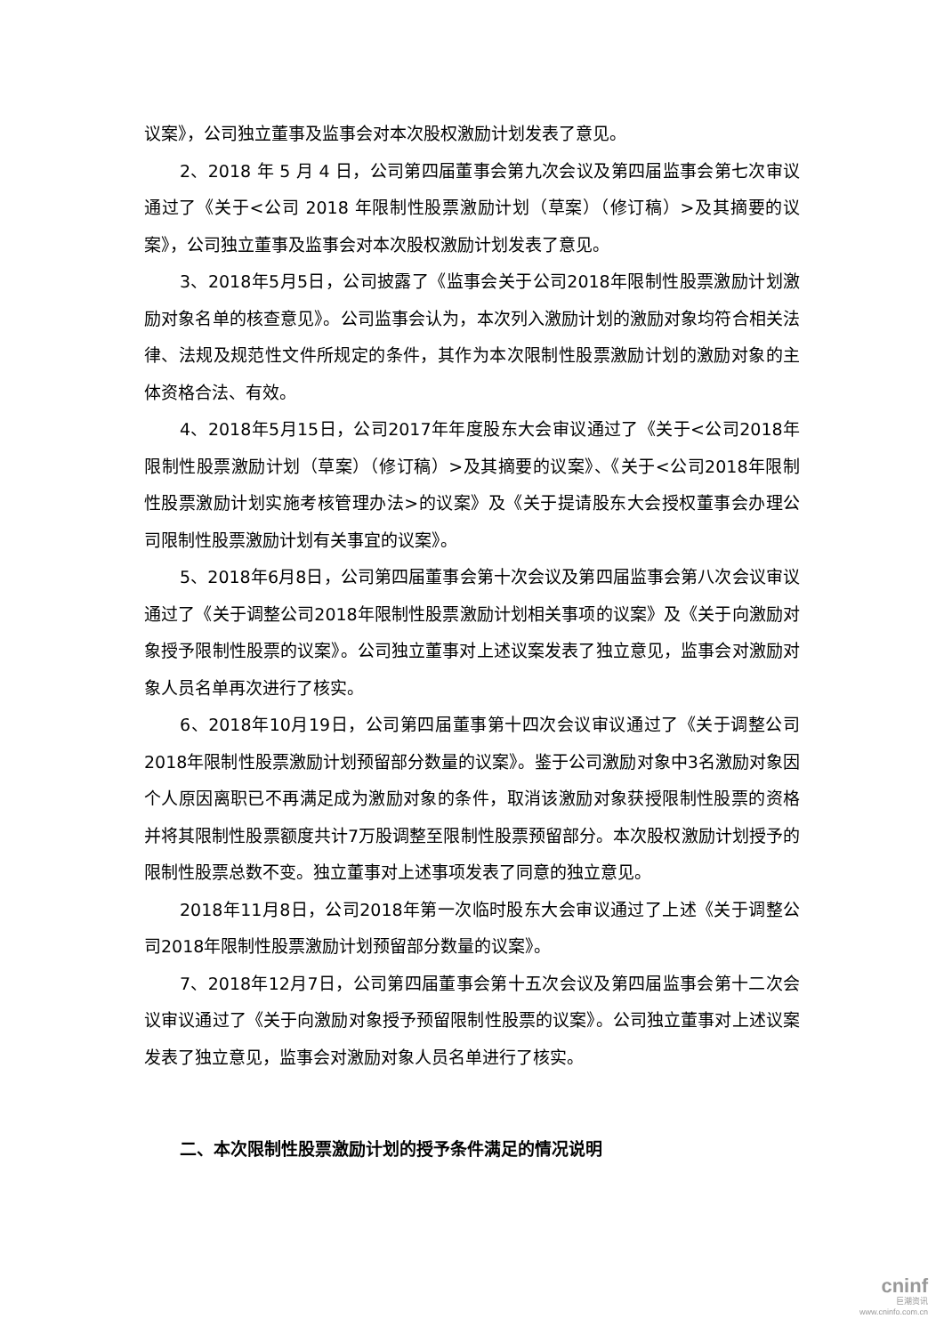议案》，公司独立董事及监事会对本次股权激励计划发表了意见。
2、2018 年 5 月 4 日，公司第四届董事会第九次会议及第四届监事会第七次审议通过了《关于<公司 2018 年限制性股票激励计划（草案）（修订稿）>及其摘要的议案》，公司独立董事及监事会对本次股权激励计划发表了意见。
3、2018年5月5日，公司披露了《监事会关于公司2018年限制性股票激励计划激励对象名单的核查意见》。公司监事会认为，本次列入激励计划的激励对象均符合相关法律、法规及规范性文件所规定的条件，其作为本次限制性股票激励计划的激励对象的主体资格合法、有效。
4、2018年5月15日，公司2017年年度股东大会审议通过了《关于<公司2018年限制性股票激励计划（草案）（修订稿）>及其摘要的议案》、《关于<公司2018年限制性股票激励计划实施考核管理办法>的议案》及《关于提请股东大会授权董事会办理公司限制性股票激励计划有关事宜的议案》。
5、2018年6月8日，公司第四届董事会第十次会议及第四届监事会第八次会议审议通过了《关于调整公司2018年限制性股票激励计划相关事项的议案》及《关于向激励对象授予限制性股票的议案》。公司独立董事对上述议案发表了独立意见，监事会对激励对象人员名单再次进行了核实。
6、2018年10月19日，公司第四届董事第十四次会议审议通过了《关于调整公司2018年限制性股票激励计划预留部分数量的议案》。鉴于公司激励对象中3名激励对象因个人原因离职已不再满足成为激励对象的条件，取消该激励对象获授限制性股票的资格并将其限制性股票额度共计7万股调整至限制性股票预留部分。本次股权激励计划授予的限制性股票总数不变。独立董事对上述事项发表了同意的独立意见。
2018年11月8日，公司2018年第一次临时股东大会审议通过了上述《关于调整公司2018年限制性股票激励计划预留部分数量的议案》。
7、2018年12月7日，公司第四届董事会第十五次会议及第四届监事会第十二次会议审议通过了《关于向激励对象授予预留限制性股票的议案》。公司独立董事对上述议案发表了独立意见，监事会对激励对象人员名单进行了核实。
二、本次限制性股票激励计划的授予条件满足的情况说明
cninf
巨潮资讯
www.cninfo.com.cn